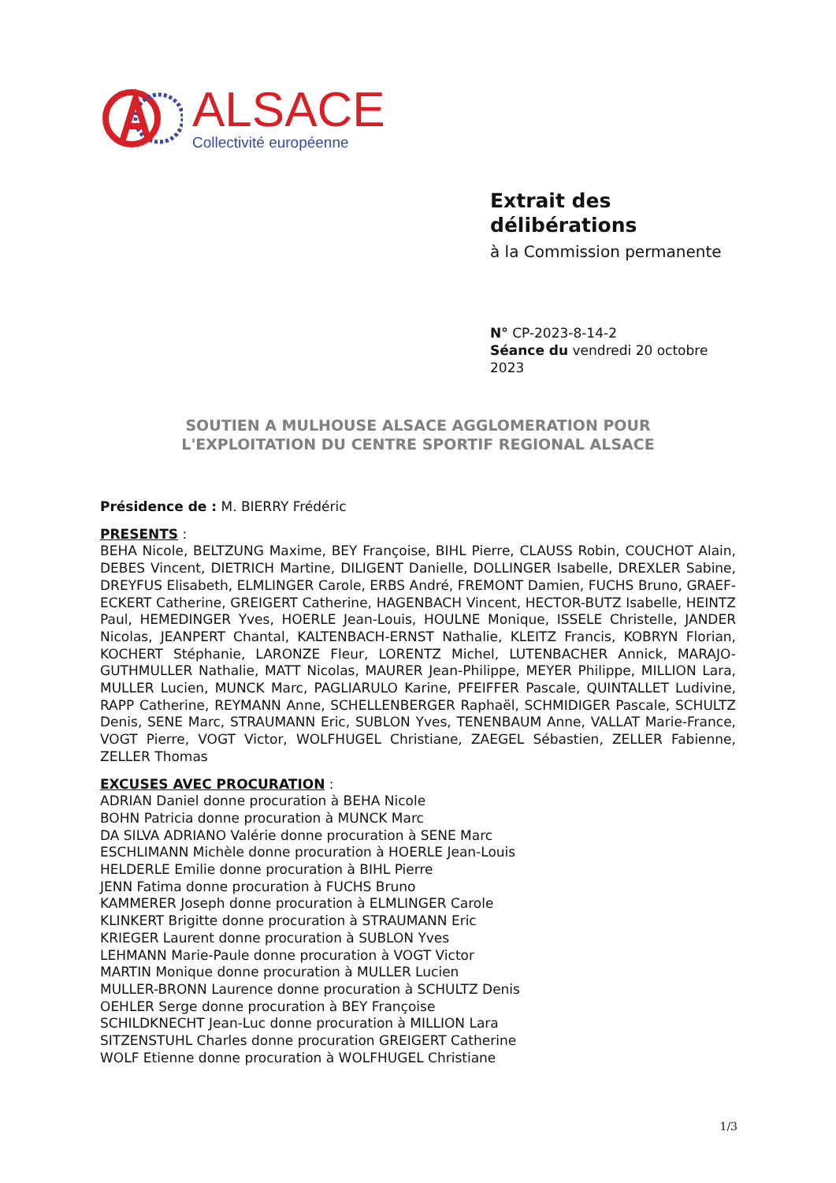ALSACE
Collectivité européenne
Extrait des
délibérations
à la Commission permanente
N° CP-2023-8-14-2
Séance du vendredi 20 octobre 2023
SOUTIEN A MULHOUSE ALSACE AGGLOMERATION POUR
L'EXPLOITATION DU CENTRE SPORTIF REGIONAL ALSACE
Présidence de : M. BIERRY Frédéric
PRESENTS :
BEHA Nicole, BELTZUNG Maxime, BEY Françoise, BIHL Pierre, CLAUSS Robin, COUCHOT Alain, DEBES Vincent, DIETRICH Martine, DILIGENT Danielle, DOLLINGER Isabelle, DREXLER Sabine, DREYFUS Elisabeth, ELMLINGER Carole, ERBS André, FREMONT Damien, FUCHS Bruno, GRAEF-ECKERT Catherine, GREIGERT Catherine, HAGENBACH Vincent, HECTOR-BUTZ Isabelle, HEINTZ Paul, HEMEDINGER Yves, HOERLE Jean-Louis, HOULNE Monique, ISSELE Christelle, JANDER Nicolas, JEANPERT Chantal, KALTENBACH-ERNST Nathalie, KLEITZ Francis, KOBRYN Florian, KOCHERT Stéphanie, LARONZE Fleur, LORENTZ Michel, LUTENBACHER Annick, MARAJO-GUTHMULLER Nathalie, MATT Nicolas, MAURER Jean-Philippe, MEYER Philippe, MILLION Lara, MULLER Lucien, MUNCK Marc, PAGLIARULO Karine, PFEIFFER Pascale, QUINTALLET Ludivine, RAPP Catherine, REYMANN Anne, SCHELLENBERGER Raphaël, SCHMIDIGER Pascale, SCHULTZ Denis, SENE Marc, STRAUMANN Eric, SUBLON Yves, TENENBAUM Anne, VALLAT Marie-France, VOGT Pierre, VOGT Victor, WOLFHUGEL Christiane, ZAEGEL Sébastien, ZELLER Fabienne, ZELLER Thomas
EXCUSES AVEC PROCURATION :
ADRIAN Daniel donne procuration à BEHA Nicole
BOHN Patricia donne procuration à MUNCK Marc
DA SILVA ADRIANO Valérie donne procuration à SENE Marc
ESCHLIMANN Michèle donne procuration à HOERLE Jean-Louis
HELDERLE Emilie donne procuration à BIHL Pierre
JENN Fatima donne procuration à FUCHS Bruno
KAMMERER Joseph donne procuration à ELMLINGER Carole
KLINKERT Brigitte donne procuration à STRAUMANN Eric
KRIEGER Laurent donne procuration à SUBLON Yves
LEHMANN Marie-Paule donne procuration à VOGT Victor
MARTIN Monique donne procuration à MULLER Lucien
MULLER-BRONN Laurence donne procuration à SCHULTZ Denis
OEHLER Serge donne procuration à BEY Françoise
SCHILDKNECHT Jean-Luc donne procuration à MILLION Lara
SITZENSTUHL Charles donne procuration GREIGERT Catherine
WOLF Etienne donne procuration à WOLFHUGEL Christiane
1/3